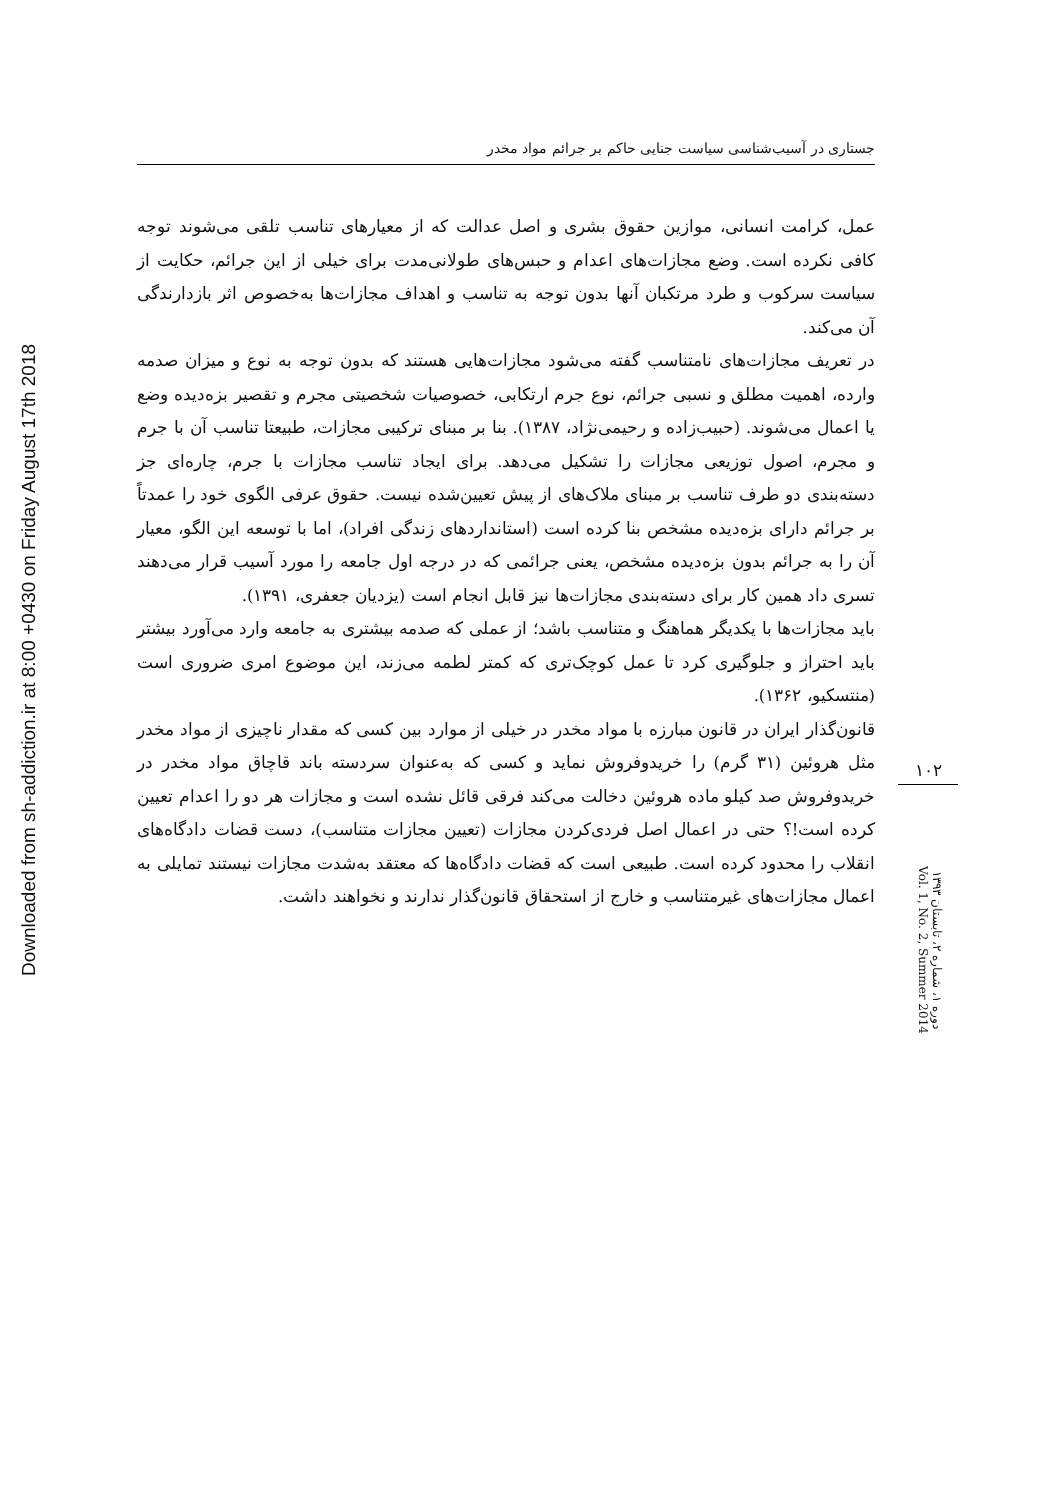Downloaded from sh-addiction.ir at 8:00 +0430 on Friday August 17th 2018
جستاری در آسیب‌شناسی سیاست جنایی حاکم بر جرائم مواد مخدر
عمل، کرامت انسانی، موازین حقوق بشری و اصل عدالت که از معیارهای تناسب تلقی می‌شوند توجه کافی نکرده است. وضع مجازات‌های اعدام و حبس‌های طولانی‌مدت برای خیلی از این جرائم، حکایت از سیاست سرکوب و طرد مرتکبان آنها بدون توجه به تناسب و اهداف مجازات‌ها به‌خصوص اثر بازدارندگی آن می‌کند.
در تعریف مجازات‌های نامتناسب گفته می‌شود مجازات‌هایی هستند که بدون توجه به نوع و میزان صدمه وارده، اهمیت مطلق و نسبی جرائم، نوع جرم ارتکابی، خصوصیات شخصیتی مجرم و تقصیر بزه‌دیده وضع یا اعمال می‌شوند. (حبیب‌زاده و رحیمی‌نژاد، ۱۳۸۷). بنا بر مبنای ترکیبی مجازات، طبیعتا تناسب آن با جرم و مجرم، اصول توزیعی مجازات را تشکیل می‌دهد. برای ایجاد تناسب مجازات با جرم، چاره‌ای جز دسته‌بندی دو طرف تناسب بر مبنای ملاک‌های از پیش تعیین‌شده نیست. حقوق عرفی الگوی خود را عمدتاً بر جرائم دارای بزه‌دیده مشخص بنا کرده است (استانداردهای زندگی افراد)، اما با توسعه این الگو، معیار آن را به جرائم بدون بزه‌دیده مشخص، یعنی جرائمی که در درجه اول جامعه را مورد آسیب قرار می‌دهند تسری داد همین کار برای دسته‌بندی مجازات‌ها نیز قابل انجام است (یزدیان جعفری، ۱۳۹۱).
باید مجازات‌ها با یکدیگر هماهنگ و متناسب باشد؛ از عملی که صدمه بیشتری به جامعه وارد می‌آورد بیشتر باید احتراز و جلوگیری کرد تا عمل کوچک‌تری که کمتر لطمه می‌زند، این موضوع امری ضروری است (منتسکیو، ۱۳۶۲).
قانون‌گذار ایران در قانون مبارزه با مواد مخدر در خیلی از موارد بین کسی که مقدار ناچیزی از مواد مخدر مثل هروئین (۳۱ گرم) را خریدوفروش نماید و کسی که به‌عنوان سردسته باند قاچاق مواد مخدر در خریدوفروش صد کیلو ماده هروئین دخالت می‌کند فرقی قائل نشده است و مجازات هر دو را اعدام تعیین کرده است!؟ حتی در اعمال اصل فردی‌کردن مجازات (تعیین مجازات متناسب)، دست قضات دادگاه‌های انقلاب را محدود کرده است. طبیعی است که قضات دادگاه‌ها که معتقد به‌شدت مجازات نیستند تمایلی به اعمال مجازات‌های غیرمتناسب و خارج از استحقاق قانون‌گذار ندارند و نخواهند داشت.
۱۰۲
دوره ۱، شماره ۲، تابستان ۱۳۹۳
Vol. 1, No. 2, Summer 2014